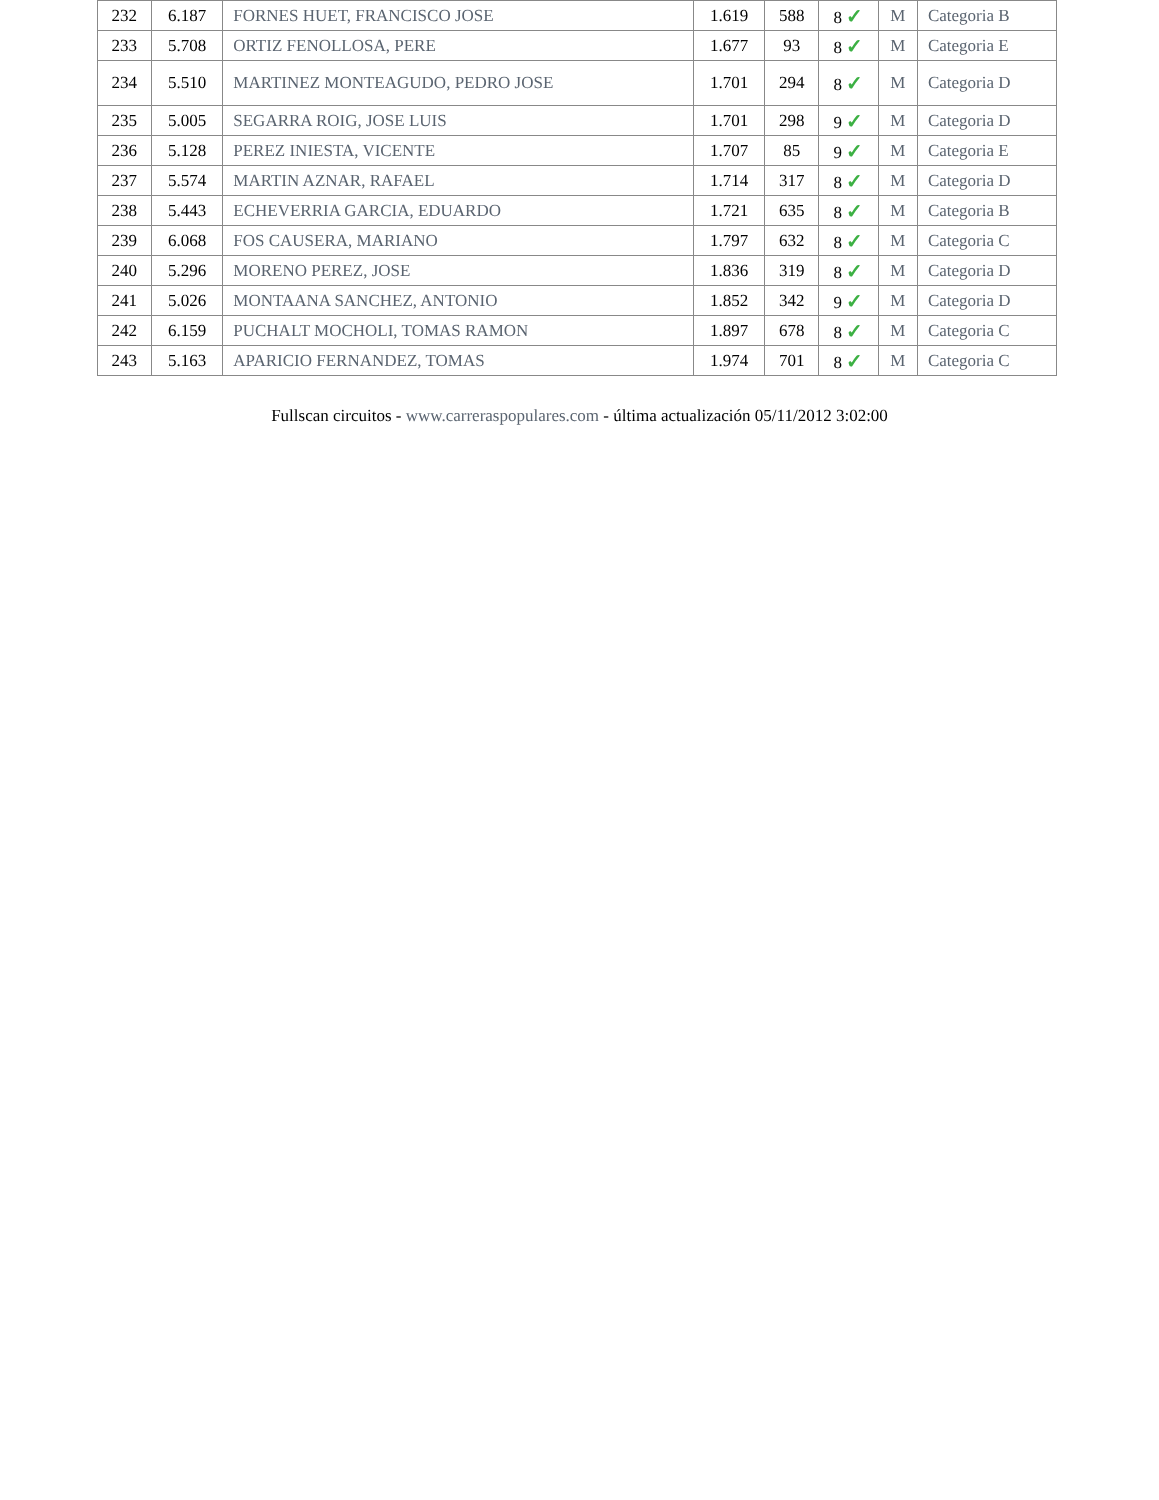| 232 | 6.187 | FORNES HUET, FRANCISCO JOSE | 1.619 | 588 | 8 ✓ | M | Categoria B |
| 233 | 5.708 | ORTIZ FENOLLOSA, PERE | 1.677 | 93 | 8 ✓ | M | Categoria E |
| 234 | 5.510 | MARTINEZ MONTEAGUDO, PEDRO JOSE | 1.701 | 294 | 8 ✓ | M | Categoria D |
| 235 | 5.005 | SEGARRA ROIG, JOSE LUIS | 1.701 | 298 | 9 ✓ | M | Categoria D |
| 236 | 5.128 | PEREZ INIESTA, VICENTE | 1.707 | 85 | 9 ✓ | M | Categoria E |
| 237 | 5.574 | MARTIN AZNAR, RAFAEL | 1.714 | 317 | 8 ✓ | M | Categoria D |
| 238 | 5.443 | ECHEVERRIA GARCIA, EDUARDO | 1.721 | 635 | 8 ✓ | M | Categoria B |
| 239 | 6.068 | FOS CAUSERA, MARIANO | 1.797 | 632 | 8 ✓ | M | Categoria C |
| 240 | 5.296 | MORENO PEREZ, JOSE | 1.836 | 319 | 8 ✓ | M | Categoria D |
| 241 | 5.026 | MONTAANA SANCHEZ, ANTONIO | 1.852 | 342 | 9 ✓ | M | Categoria D |
| 242 | 6.159 | PUCHALT MOCHOLI, TOMAS RAMON | 1.897 | 678 | 8 ✓ | M | Categoria C |
| 243 | 5.163 | APARICIO FERNANDEZ, TOMAS | 1.974 | 701 | 8 ✓ | M | Categoria C |
Fullscan circuitos - www.carreraspopulares.com - última actualización 05/11/2012 3:02:00